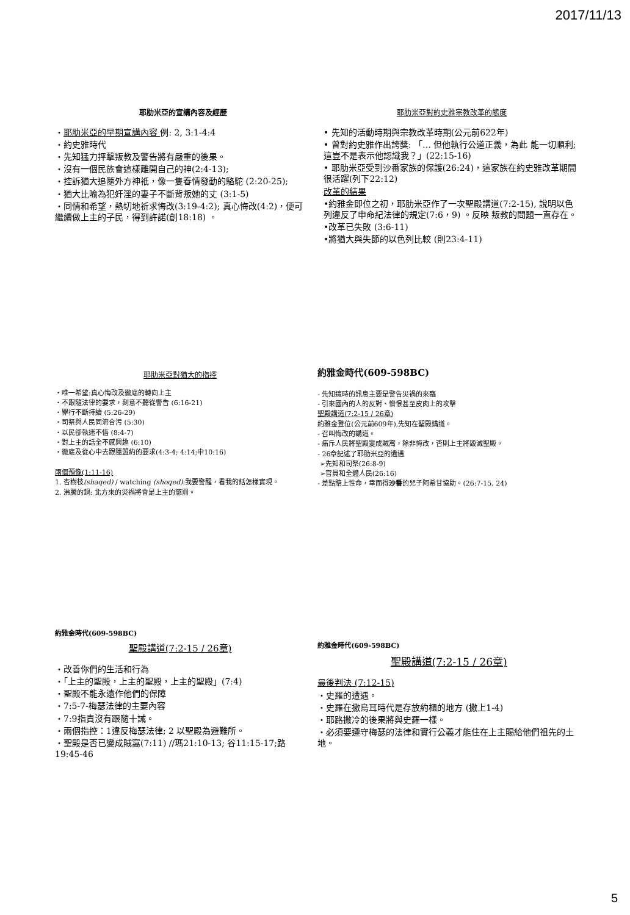2017/11/13
耶肋米亞的宣講內容及經歷
・耶肋米亞的早期宣講內容 例: 2, 3:1-4:4
・約史雅時代
・先知猛力抨擊叛教及警告將有嚴重的後果。
・沒有一個民族會這樣離開自己的神(2:4-13);
・控訴猶大追隨外方神祇，像一隻春情發動的駱駝 (2:20-25);
・猶大比喻為犯奸淫的妻子不斷背叛她的丈 (3:1-5)
・同情和希望，熱切地祈求悔改(3:19-4:2); 真心悔改(4:2)，便可繼續做上主的子民，得到許諾(創18:18) 。
耶肋米亞對約史雅宗教改革的態度
• 先知的活動時期與宗教改革時期(公元前622年)
• 曾對約史雅作出誇獎: 「… 但他執行公道正義，為此 能一切順利; 這豈不是表示他認識我？」(22:15-16)
• 耶肋米亞受到沙番家族的保護(26:24)，這家族在約史雅改革期間很活躍(列下22:12)
改革的結果
•約雅金即位之初，耶肋米亞作了一次聖殿講道(7:2-15), 說明以色列違反了申命紀法律的規定(7:6，9) 。反映 叛教的問題一直存在。
•改革已失敗 (3:6-11)
•將猶大與失節的以色列比較 (則23:4-11)
耶肋米亞對猶大的指控
・唯一希望:真心悔改及徹底的轉向上主
・不跟隨法律的要求，刻意不聽從警告 (6:16-21)
・罪行不斷持續 (5:26-29)
・司祭與人民同流合污 (5:30)
・以民卻執迷不悟 (8:4-7)
・對上主的話全不感興趣 (6:10)
・徹底及從心中去跟隨盟約的要求(4:3-4; 4:14;申10:16)
兩個預像(1:11-16)
1. 杏樹枝(shaqed) / watching (shoqed):我要警醒，看我的話怎樣實現。
2. 沸騰的鍋: 北方來的災禍將會是上主的懲罰。
約雅金時代(609-598BC)
- 先知這時的訊息主要是警告災禍的來臨
- 引來國內的人的反對、憎恨甚至皮肉上的攻擊
聖殿講道(7:2-15 / 26章)
約雅金登位(公元前609年),先知在聖殿講道。
- 召叫悔改的講道。
- 痛斥人民將聖殿變成賊窩，除非悔改，否則上主將毀滅聖殿。
- 26章記述了耶肋米亞的遺遇
➢先知和司祭(26:8-9)
➢官員和全體人民(26:16)
- 差點賠上性命，幸而得沙番的兒子阿希甘協助。(26:7-15, 24)
約雅金時代(609-598BC)
聖殿講道(7:2-15 / 26章)
・改善你們的生活和行為
・「上主的聖殿，上主的聖殿，上主的聖殿」(7:4)
・聖殿不能永遠作他們的保障
・7:5-7-梅瑟法律的主要內容
・7:9指責沒有跟隨十誡。
・兩個指控：1違反梅瑟法律; 2 以聖殿為避難所。
・聖殿是否已變成賊窩(7:11) //瑪21:10-13; 谷11:15-17;路19:45-46
約雅金時代(609-598BC)
聖殿講道(7:2-15 / 26章)
最後判決 (7:12-15)
・史羅的遭遇。
・史羅在撒烏耳時代是存放約櫃的地方 (撒上1-4)
・耶路撒冷的後果將與史羅一樣。
・必須要遵守梅瑟的法律和實行公義才能住在上主賜給他們祖先的土地。
5